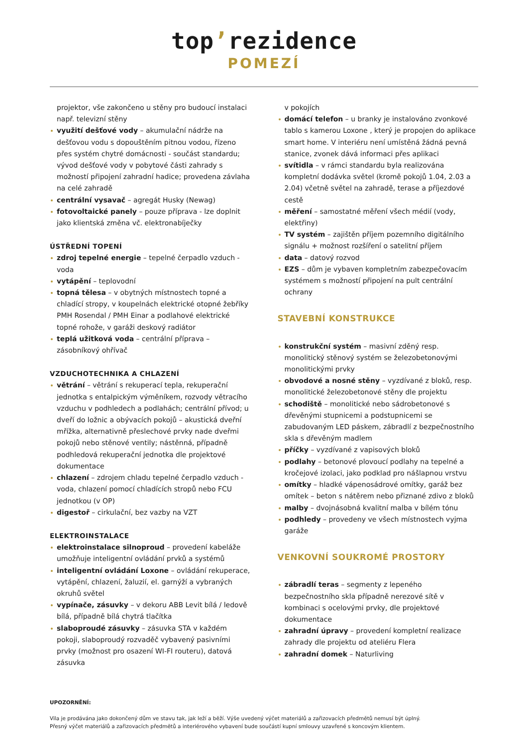top’rezidence
POMEZÍ
projektor, vše zakončeno u stěny pro budoucí instalaci např. televizní stěny
využití dešťové vody – akumulační nádrže na dešťovou vodu s dopouštěním pitnou vodou, řízeno přes systém chytré domácnosti - součást standardu; vývod dešťové vody v pobytové části zahrady s možností připojení zahradní hadice; provedena závlaha na celé zahradě
centrální vysavač – agregát Husky (Newag)
fotovoltaické panely – pouze příprava - lze doplnit jako klientská změna vč. elektronabíječky
ÚSTŘEDNÍ TOPENÍ
zdroj tepelné energie – tepelné čerpadlo vzduch - voda
vytápění – teplovodní
topná tělesa – v obytných místnostech topné a chladící stropy, v koupelnách elektrické otopné žebříky PMH Rosendal / PMH Einar a podlahové elektrické topné rohože, v garáži deskový radiátor
teplá užitková voda – centrální příprava – zásobníkový ohřívač
VZDUCHOTECHNIKA A CHLAZENÍ
větrání – větrání s rekuperací tepla, rekuperační jednotka s entalpickým výměníkem, rozvody větracího vzduchu v podhledech a podlahách; centrální přívod; u dveří do ložnic a obývacích pokojů – akustická dveřní mřížka, alternativně přeslechové prvky nade dveřmi pokojů nebo stěnové ventily; nástěnná, případně podhledová rekuperační jednotka dle projektové dokumentace
chlazení – zdrojem chladu tepelné čerpadlo vzduch - voda, chlazení pomocí chladících stropů nebo FCU jednotkou (v OP)
digestoř – cirkulační, bez vazby na VZT
ELEKTROINSTALACE
elektroinstalace silnoproud – provedení kabeláže umožňuje inteligentní ovládání prvků a systémů
inteligentní ovládání Loxone – ovládání rekuperace, vytápění, chlazení, žaluzií, el. garnýží a vybraných okruhů světel
vypínače, zásuvky – v dekoru ABB Levit bílá / ledově bílá, případně bílá chytrá tlačítka
slaboproudé zásuvky – zásuvka STA v každém pokoji, slaboproudý rozvaděč vybavený pasivními prvky (možnost pro osazení WI-FI routeru), datová zásuvka
v pokojích
domácí telefon – u branky je instalováno zvonkové tablo s kamerou Loxone , který je propojen do aplikace smart home. V interiéru není umístěná žádná pevná stanice, zvonek dává informaci přes aplikaci
svítidla – v rámci standardu byla realizována kompletní dodávka světel (kromě pokojů 1.04, 2.03 a 2.04) včetně světel na zahradě, terase a příjezdové cestě
měření – samostatné měření všech médií (vody, elektřiny)
TV systém – zajištěn příjem pozemního digitálního signálu + možnost rozšíření o satelitní příjem
data – datový rozvod
EZS – dům je vybaven kompletním zabezpečovacím systémem s možností připojení na pult centrální ochrany
STAVEBNÍ KONSTRUKCE
konstrukční systém – masivní zděný resp. monolitický stěnový systém se železobetonovými monolitickými prvky
obvodové a nosné stěny – vyzdívané z bloků, resp. monolitické železobetonové stěny dle projektu
schodiště – monolitické nebo sádrobetonové s dřevěnými stupnicemi a podstupnicemi se zabudovaným LED páskem, zábradlí z bezpečnostního skla s dřevěným madlem
příčky – vyzdívané z vapisových bloků
podlahy – betonové plovoucí podlahy na tepelné a kročejové izolaci, jako podklad pro nášlapnou vrstvu
omítky – hladké vápenosádrové omítky, garáž bez omítek – beton s nátěrem nebo přiznané zdivo z bloků
malby – dvojnásobná kvalitní malba v bílém tónu
podhledy – provedeny ve všech místnostech vyjma garáže
VENKOVNÍ SOUKROMÉ PROSTORY
zábradlí teras – segmenty z lepeného bezpečnostního skla případně nerezové sítě v kombinaci s ocelovými prvky, dle projektové dokumentace
zahradní úpravy – provedení kompletní realizace zahrady dle projektu od ateliéru Flera
zahradní domek – Naturliving
UPOZORNĚNÍ:
Vila je prodávána jako dokončený dům ve stavu tak, jak leží a běží. Výše uvedený výčet materiálů a zařizovacích předmětů nemusí být úplný.
Přesný výčet materiálů a zařizovacích předmětů a interiérového vybavení bude součástí kupní smlouvy uzavřené s koncovým klientem.